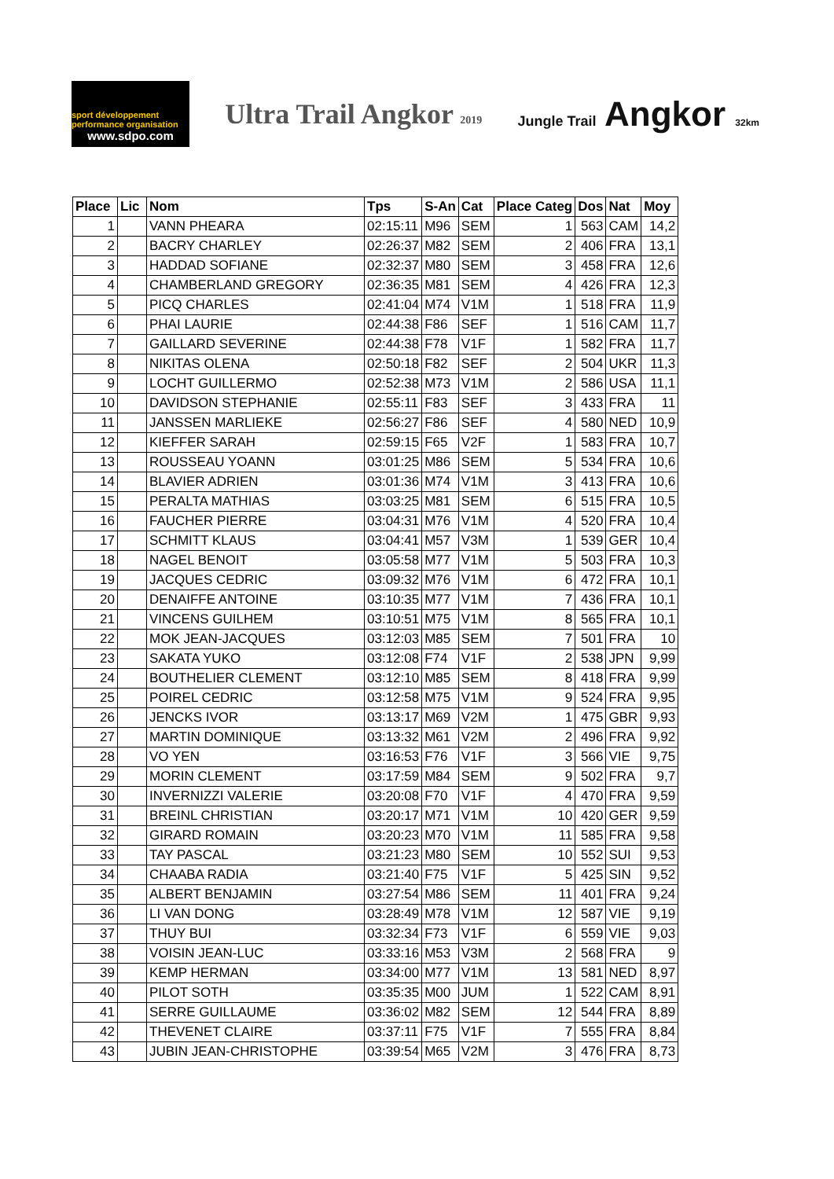sport développement performance organisation
www.sdpo.com
Ultra Trail Angkor 2019
Jungle Trail Angkor 32km
| Place | Lic | Nom | Tps | S-An | Cat | Place Categ | Dos | Nat | Moy |
| --- | --- | --- | --- | --- | --- | --- | --- | --- | --- |
| 1 | | VANN PHEARA | 02:15:11 | M96 | SEM | 1 | 563 | CAM | 14,2 |
| 2 | | BACRY CHARLEY | 02:26:37 | M82 | SEM | 2 | 406 | FRA | 13,1 |
| 3 | | HADDAD SOFIANE | 02:32:37 | M80 | SEM | 3 | 458 | FRA | 12,6 |
| 4 | | CHAMBERLAND GREGORY | 02:36:35 | M81 | SEM | 4 | 426 | FRA | 12,3 |
| 5 | | PICQ CHARLES | 02:41:04 | M74 | V1M | 1 | 518 | FRA | 11,9 |
| 6 | | PHAI LAURIE | 02:44:38 | F86 | SEF | 1 | 516 | CAM | 11,7 |
| 7 | | GAILLARD SEVERINE | 02:44:38 | F78 | V1F | 1 | 582 | FRA | 11,7 |
| 8 | | NIKITAS OLENA | 02:50:18 | F82 | SEF | 2 | 504 | UKR | 11,3 |
| 9 | | LOCHT GUILLERMO | 02:52:38 | M73 | V1M | 2 | 586 | USA | 11,1 |
| 10 | | DAVIDSON STEPHANIE | 02:55:11 | F83 | SEF | 3 | 433 | FRA | 11 |
| 11 | | JANSSEN MARLIEKE | 02:56:27 | F86 | SEF | 4 | 580 | NED | 10,9 |
| 12 | | KIEFFER SARAH | 02:59:15 | F65 | V2F | 1 | 583 | FRA | 10,7 |
| 13 | | ROUSSEAU YOANN | 03:01:25 | M86 | SEM | 5 | 534 | FRA | 10,6 |
| 14 | | BLAVIER ADRIEN | 03:01:36 | M74 | V1M | 3 | 413 | FRA | 10,6 |
| 15 | | PERALTA MATHIAS | 03:03:25 | M81 | SEM | 6 | 515 | FRA | 10,5 |
| 16 | | FAUCHER PIERRE | 03:04:31 | M76 | V1M | 4 | 520 | FRA | 10,4 |
| 17 | | SCHMITT KLAUS | 03:04:41 | M57 | V3M | 1 | 539 | GER | 10,4 |
| 18 | | NAGEL BENOIT | 03:05:58 | M77 | V1M | 5 | 503 | FRA | 10,3 |
| 19 | | JACQUES CEDRIC | 03:09:32 | M76 | V1M | 6 | 472 | FRA | 10,1 |
| 20 | | DENAIFFE ANTOINE | 03:10:35 | M77 | V1M | 7 | 436 | FRA | 10,1 |
| 21 | | VINCENS GUILHEM | 03:10:51 | M75 | V1M | 8 | 565 | FRA | 10,1 |
| 22 | | MOK JEAN-JACQUES | 03:12:03 | M85 | SEM | 7 | 501 | FRA | 10 |
| 23 | | SAKATA YUKO | 03:12:08 | F74 | V1F | 2 | 538 | JPN | 9,99 |
| 24 | | BOUTHELIER CLEMENT | 03:12:10 | M85 | SEM | 8 | 418 | FRA | 9,99 |
| 25 | | POIREL CEDRIC | 03:12:58 | M75 | V1M | 9 | 524 | FRA | 9,95 |
| 26 | | JENCKS IVOR | 03:13:17 | M69 | V2M | 1 | 475 | GBR | 9,93 |
| 27 | | MARTIN DOMINIQUE | 03:13:32 | M61 | V2M | 2 | 496 | FRA | 9,92 |
| 28 | | VO YEN | 03:16:53 | F76 | V1F | 3 | 566 | VIE | 9,75 |
| 29 | | MORIN CLEMENT | 03:17:59 | M84 | SEM | 9 | 502 | FRA | 9,7 |
| 30 | | INVERNIZZI VALERIE | 03:20:08 | F70 | V1F | 4 | 470 | FRA | 9,59 |
| 31 | | BREINL CHRISTIAN | 03:20:17 | M71 | V1M | 10 | 420 | GER | 9,59 |
| 32 | | GIRARD ROMAIN | 03:20:23 | M70 | V1M | 11 | 585 | FRA | 9,58 |
| 33 | | TAY PASCAL | 03:21:23 | M80 | SEM | 10 | 552 | SUI | 9,53 |
| 34 | | CHAABA RADIA | 03:21:40 | F75 | V1F | 5 | 425 | SIN | 9,52 |
| 35 | | ALBERT BENJAMIN | 03:27:54 | M86 | SEM | 11 | 401 | FRA | 9,24 |
| 36 | | LI VAN DONG | 03:28:49 | M78 | V1M | 12 | 587 | VIE | 9,19 |
| 37 | | THUY BUI | 03:32:34 | F73 | V1F | 6 | 559 | VIE | 9,03 |
| 38 | | VOISIN JEAN-LUC | 03:33:16 | M53 | V3M | 2 | 568 | FRA | 9 |
| 39 | | KEMP HERMAN | 03:34:00 | M77 | V1M | 13 | 581 | NED | 8,97 |
| 40 | | PILOT SOTH | 03:35:35 | M00 | JUM | 1 | 522 | CAM | 8,91 |
| 41 | | SERRE GUILLAUME | 03:36:02 | M82 | SEM | 12 | 544 | FRA | 8,89 |
| 42 | | THEVENET CLAIRE | 03:37:11 | F75 | V1F | 7 | 555 | FRA | 8,84 |
| 43 | | JUBIN JEAN-CHRISTOPHE | 03:39:54 | M65 | V2M | 3 | 476 | FRA | 8,73 |